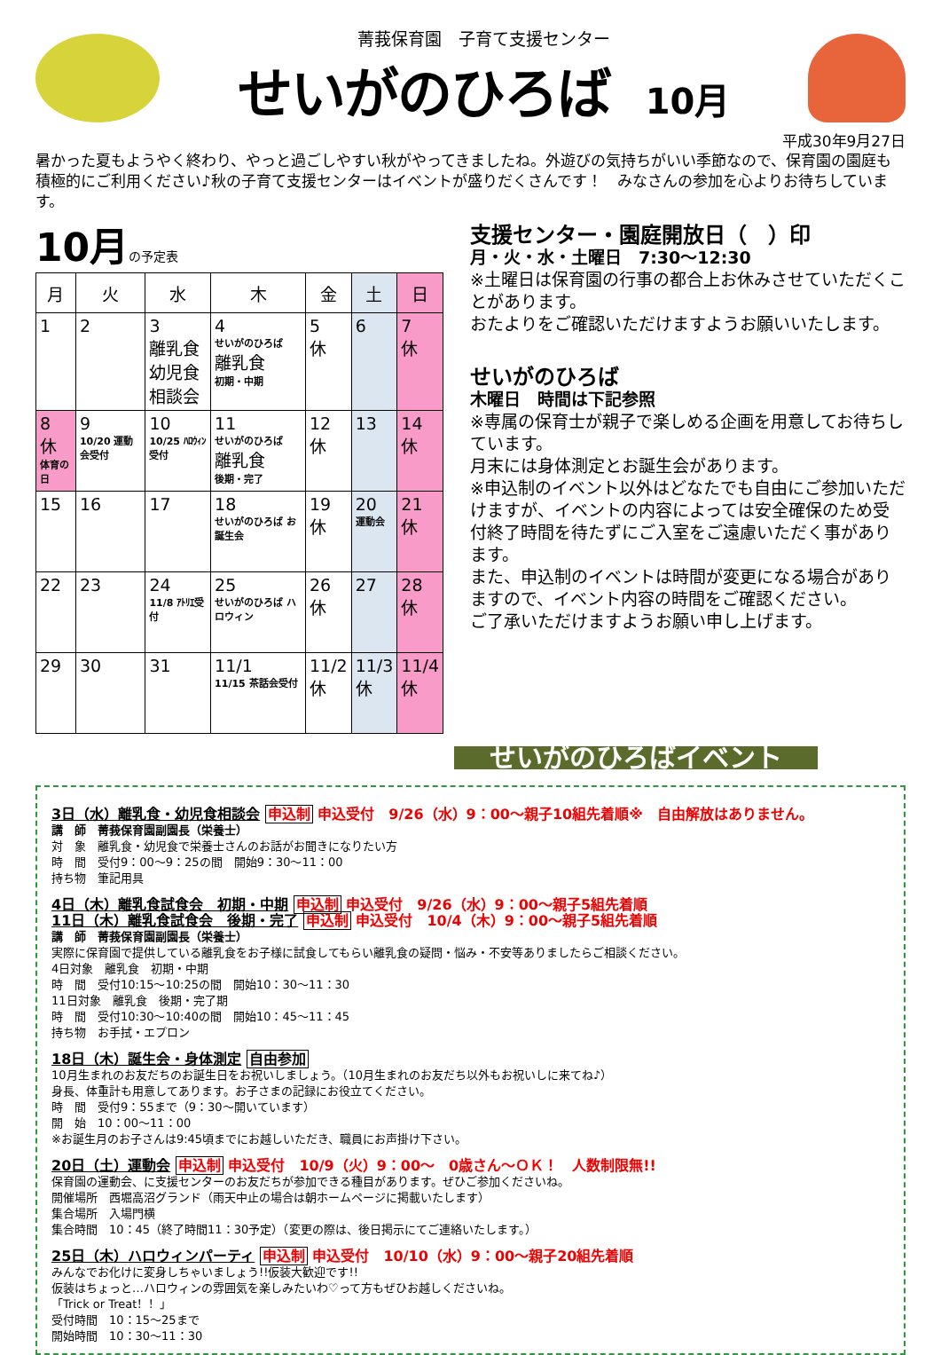菁莪保育園　子育て支援センター
せいがのひろば 10月
平成30年9月27日
暑かった夏もようやく終わり、やっと過ごしやすい秋がやってきましたね。外遊びの気持ちがいい季節なので、保育園の園庭も積極的にご利用ください♪秋の子育て支援センターはイベントが盛りだくさんです！　みなさんの参加を心よりお待ちしています。
10月の予定表
| 月 | 火 | 水 | 木 | 金 | 土 | 日 |
| --- | --- | --- | --- | --- | --- | --- |
| 1 | 2 | 3 離乳食 幼児食 相談会 | 4 せいがのひろば 離乳食 初期・中期 | 5 休 | 6 | 7 休 |
| 8 休 体育の日 | 9 10/20 運動会受付 | 10 10/25 ﾊﾛｳｨﾝ受付 | 11 せいがのひろば 離乳食 後期・完了 | 12 休 | 13 | 14 休 |
| 15 | 16 | 17 | 18 せいがのひろば お誕生会 | 19 休 | 20 運動会 | 21 休 |
| 22 | 23 | 24 11/8 ｱﾄﾘｴ受付 | 25 せいがのひろば ハロウィン | 26 休 | 27 | 28 休 |
| 29 | 30 | 31 | 11/1 11/15 茶話会受付 | 11/2 休 | 11/3 休 | 11/4 休 |
支援センター・園庭開放日（　）印
月・火・水・土曜日　7:30～12:30
※土曜日は保育園の行事の都合上お休みさせていただくことがあります。
おたよりをご確認いただけますようお願いいたします。
せいがのひろば
木曜日　時間は下記参照
※専属の保育士が親子で楽しめる企画を用意してお待ちしています。
月末には身体測定とお誕生会があります。
※申込制のイベント以外はどなたでも自由にご参加いただけますが、イベントの内容によっては安全確保のため受付終了時間を待たずにご入室をご遠慮いただく事があります。
また、申込制のイベントは時間が変更になる場合がありますので、イベント内容の時間をご確認ください。
ご了承いただけますようお願い申し上げます。
せいがのひろばイベント
3日（水）離乳食・幼児食相談会 申込制 申込受付　9/26（水）9：00～親子10組先着順※　自由解放はありません。
講　師　菁莪保育園副園長（栄養士）
対　象　離乳食・幼児食で栄養士さんのお話がお聞きになりたい方
時　間　受付9：00～9：25の間　開始9：30～11：00
持ち物　筆記用具
4日（木）離乳食試食会　初期・中期 申込制 申込受付　9/26（水）9：00～親子5組先着順
11日（木）離乳食試食会　後期・完了 申込制 申込受付　10/4（木）9：00～親子5組先着順
講　師　菁莪保育園副園長（栄養士）
実際に保育園で提供している離乳食をお子様に試食してもらい離乳食の疑問・悩み・不安等ありましたらご相談ください。
4日対象　離乳食　初期・中期
時　間　受付10:15～10:25の間　開始10：30～11：30
11日対象　離乳食　後期・完了期
時　間　受付10:30～10:40の間　開始10：45～11：45
持ち物　お手拭・エプロン
18日（木）誕生会・身体測定 自由参加
10月生まれのお友だちのお誕生日をお祝いしましょう。（10月生まれのお友だち以外もお祝いしに来てね♪）
身長、体重計も用意してあります。お子さまの記録にお役立てください。
時　間　受付9：55まで（9：30～開いています）
開　始　10：00～11：00
※お誕生月のお子さんは9:45頃までにお越しいただき、職員にお声掛け下さい。
20日（土）運動会 申込制 申込受付　10/9（火）9：00～　0歳さん～ＯＫ！　人数制限無!!
保育園の運動会、に支援センターのお友だちが参加できる種目があります。ぜひご参加くださいね。
開催場所　西堀高沼グランド（雨天中止の場合は朝ホームページに掲載いたします）
集合場所　入場門横
集合時間　10：45（終了時間11：30予定）（変更の際は、後日掲示にてご連絡いたします。）
25日（木）ハロウィンパーティ 申込制 申込受付　10/10（水）9：00～親子20組先着順
みんなでお化けに変身しちゃいましょう!!仮装大歓迎です!!
仮装はちょっと…ハロウィンの雰囲気を楽しみたいわ♡って方もぜひお越しくださいね。
「Trick or Treat！！」
受付時間　10：15～25まで
開始時間　10：30～11：30